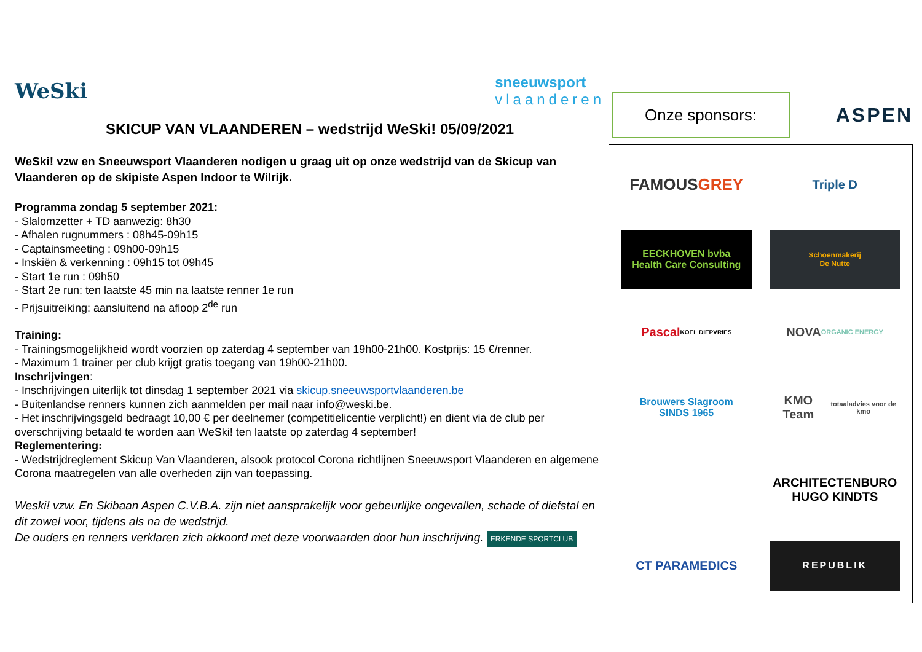WeSki sneeuwsport
vlaanderen
SKICUP VAN VLAANDEREN – wedstrijd WeSki! 05/09/2021
WeSki! vzw en Sneeuwsport Vlaanderen nodigen u graag uit op onze wedstrijd van de Skicup van Vlaanderen op de skipiste Aspen Indoor te Wilrijk.
Programma zondag 5 september 2021:
- Slalomzetter + TD aanwezig: 8h30
- Afhalen rugnummers : 08h45-09h15
- Captainsmeeting : 09h00-09h15
- Inskiën & verkenning : 09h15 tot 09h45
- Start 1e run : 09h50
- Start 2e run: ten laatste 45 min na laatste renner 1e run
- Prijsuitreiking: aansluitend na afloop 2<sup>de</sup> run
Training:
- Trainingsmogelijkheid wordt voorzien op zaterdag 4 september van 19h00-21h00. Kostprijs: 15 €/renner.
- Maximum 1 trainer per club krijgt gratis toegang van 19h00-21h00.
Inschrijvingen:
- Inschrijvingen uiterlijk tot dinsdag 1 september 2021 via skicup.sneeuwsportvlaanderen.be
- Buitenlandse renners kunnen zich aanmelden per mail naar info@weski.be.
- Het inschrijvingsgeld bedraagt 10,00 € per deelnemer (competitielicentie verplicht!) en dient via de club per overschrijving betaald te worden aan WeSki! ten laatste op zaterdag 4 september!
Reglementering:
- Wedstrijdreglement Skicup Van Vlaanderen, alsook protocol Corona richtlijnen Sneeuwsport Vlaanderen en algemene Corona maatregelen van alle overheden zijn van toepassing.
Weski! vzw. En Skibaan Aspen C.V.B.A. zijn niet aansprakelijk voor gebeurlijke ongevallen, schade of diefstal en dit zowel voor, tijdens als na de wedstrijd.
De ouders en renners verklaren zich akkoord met deze voorwaarden door hun inschrijving. ERKENDE SPORTCLUB
Onze sponsors:
ASPEN
FAMOUS GREY
Triple D
EECKHOVEN bvba
Health Care Consulting
Schoenmakerij
De Nutte
Pascal
KOEL DIEPVRIES
NOVA
ORGANIC ENERGY
Brouwers Slagroom
SINDS 1965
KMO Team
totaaladvies voor de kmo
ARCHITECTENBURO
HUGO KINDTS
CT PARAMEDICS
REPUBLIK